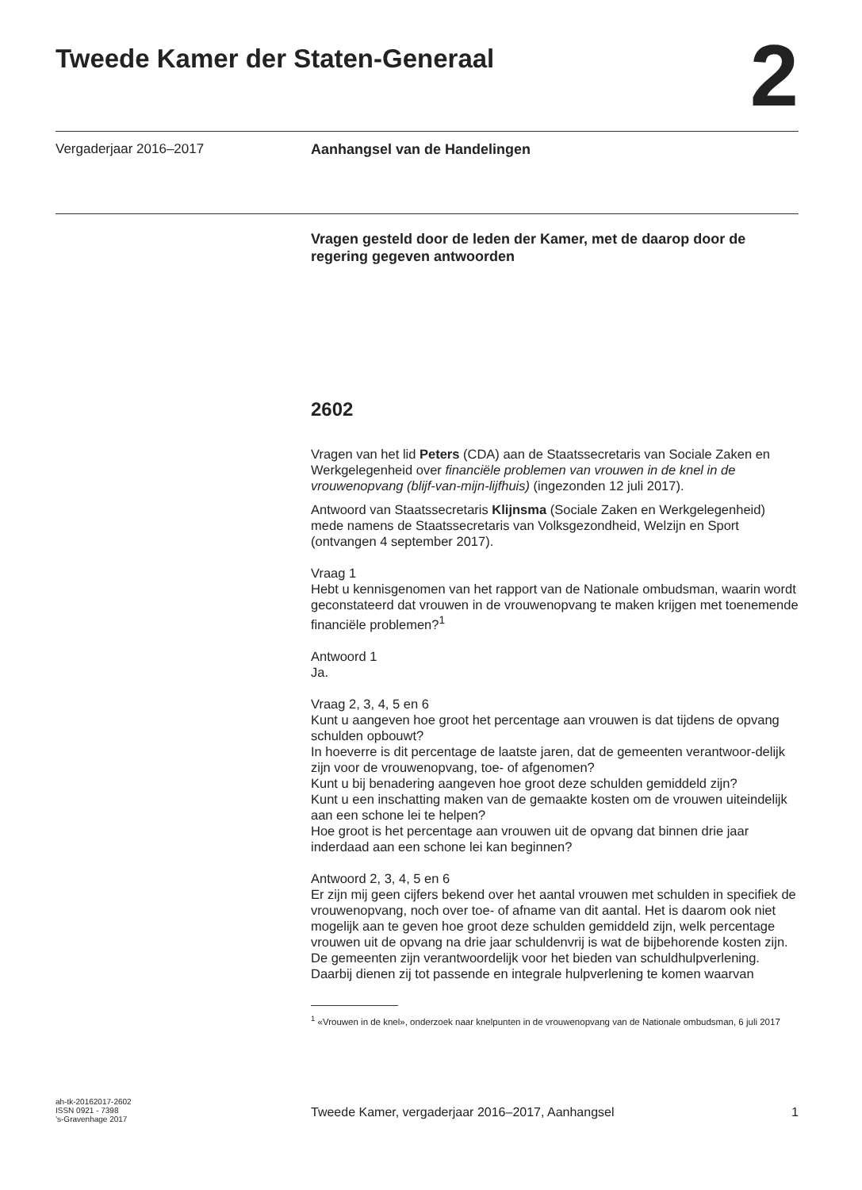Tweede Kamer der Staten-Generaal
2
Vergaderjaar 2016–2017 Aanhangsel van de Handelingen
Vragen gesteld door de leden der Kamer, met de daarop door de regering gegeven antwoorden
2602
Vragen van het lid Peters (CDA) aan de Staatssecretaris van Sociale Zaken en Werkgelegenheid over financiële problemen van vrouwen in de knel in de vrouwenopvang (blijf-van-mijn-lijfhuis) (ingezonden 12 juli 2017).
Antwoord van Staatssecretaris Klijnsma (Sociale Zaken en Werkgelegenheid) mede namens de Staatssecretaris van Volksgezondheid, Welzijn en Sport (ontvangen 4 september 2017).
Vraag 1
Hebt u kennisgenomen van het rapport van de Nationale ombudsman, waarin wordt geconstateerd dat vrouwen in de vrouwenopvang te maken krijgen met toenemende financiële problemen?<sup>1</sup>
Antwoord 1
Ja.
Vraag 2, 3, 4, 5 en 6
Kunt u aangeven hoe groot het percentage aan vrouwen is dat tijdens de opvang schulden opbouwt?
In hoeverre is dit percentage de laatste jaren, dat de gemeenten verantwoor-delijk zijn voor de vrouwenopvang, toe- of afgenomen?
Kunt u bij benadering aangeven hoe groot deze schulden gemiddeld zijn?
Kunt u een inschatting maken van de gemaakte kosten om de vrouwen uiteindelijk aan een schone lei te helpen?
Hoe groot is het percentage aan vrouwen uit de opvang dat binnen drie jaar inderdaad aan een schone lei kan beginnen?
Antwoord 2, 3, 4, 5 en 6
Er zijn mij geen cijfers bekend over het aantal vrouwen met schulden in specifiek de vrouwenopvang, noch over toe- of afname van dit aantal. Het is daarom ook niet mogelijk aan te geven hoe groot deze schulden gemiddeld zijn, welk percentage vrouwen uit de opvang na drie jaar schuldenvrij is wat de bijbehorende kosten zijn.
De gemeenten zijn verantwoordelijk voor het bieden van schuldhulpverlening. Daarbij dienen zij tot passende en integrale hulpverlening te komen waarvan
<sup>1</sup> «Vrouwen in de knel», onderzoek naar knelpunten in de vrouwenopvang van de Nationale ombudsman, 6 juli 2017
ah-tk-20162017-2602
ISSN 0921 - 7398
’s-Gravenhage 2017
Tweede Kamer, vergaderjaar 2016–2017, Aanhangsel
1